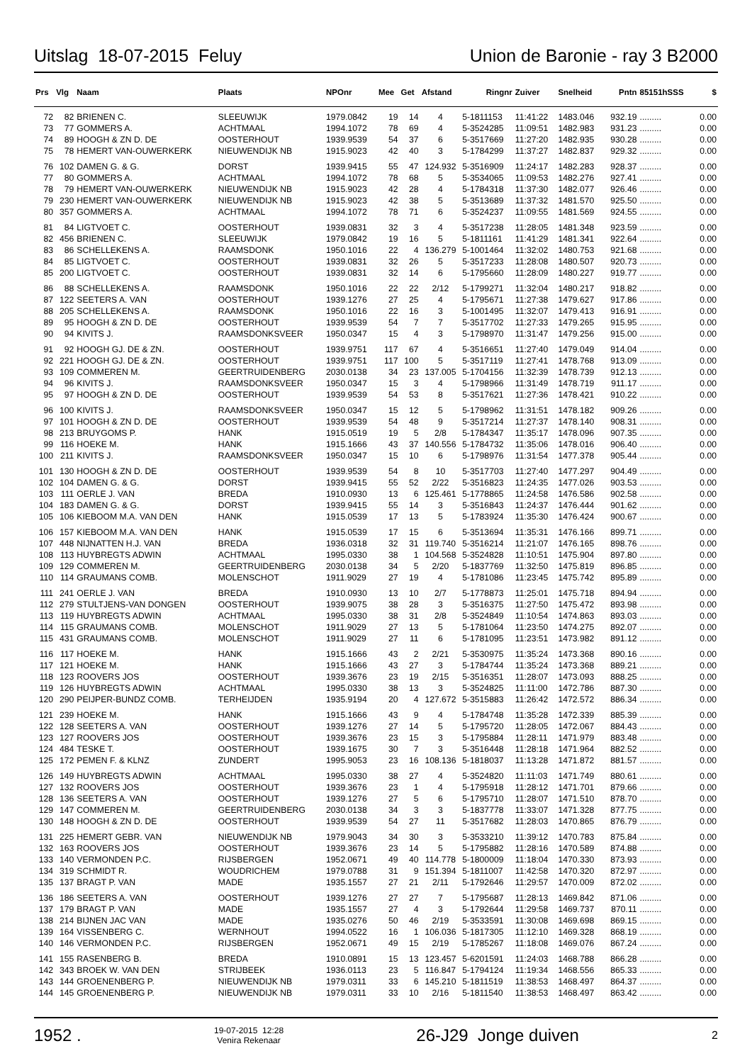Uitslag 18-07-2015 Feluy Union de Baronie - ray 3 B2000
| Prs | Vlg | Naam | Plaats | NPOnr | Mee | Get | Afstand | Ringnr | Zuiver | Snelheid | Pntn | 85151hSSS | $ |
| --- | --- | --- | --- | --- | --- | --- | --- | --- | --- | --- | --- | --- | --- |
| 72 | 82 | BRIENEN C. | SLEEUWIJK | 1979.0842 | 19 | 14 | 4 | 5-1811153 | 11:41:22 | 1483.046 | 932.19 | ......... | 0.00 |
| 73 | 77 | GOMMERS A. | ACHTMAAL | 1994.1072 | 78 | 69 | 4 | 5-3524285 | 11:09:51 | 1482.983 | 931.23 | ......... | 0.00 |
| 74 | 89 | HOOGH & ZN D. DE | OOSTERHOUT | 1939.9539 | 54 | 37 | 6 | 5-3517669 | 11:27:20 | 1482.935 | 930.28 | ......... | 0.00 |
| 75 | 78 | HEMERT VAN-OUWERKERK | NIEUWENDIJK NB | 1915.9023 | 42 | 40 | 3 | 5-1784299 | 11:37:27 | 1482.837 | 929.32 | ......... | 0.00 |
| 76 | 102 | DAMEN G. & G. | DORST | 1939.9415 | 55 | 47 | 124.932 | 5-3516909 | 11:24:17 | 1482.283 | 928.37 | ......... | 0.00 |
| 77 | 80 | GOMMERS A. | ACHTMAAL | 1994.1072 | 78 | 68 | 5 | 5-3534065 | 11:09:53 | 1482.276 | 927.41 | ......... | 0.00 |
| 78 | 79 | HEMERT VAN-OUWERKERK | NIEUWENDIJK NB | 1915.9023 | 42 | 28 | 4 | 5-1784318 | 11:37:30 | 1482.077 | 926.46 | ......... | 0.00 |
| 79 | 230 | HEMERT VAN-OUWERKERK | NIEUWENDIJK NB | 1915.9023 | 42 | 38 | 5 | 5-3513689 | 11:37:32 | 1481.570 | 925.50 | ......... | 0.00 |
| 80 | 357 | GOMMERS A. | ACHTMAAL | 1994.1072 | 78 | 71 | 6 | 5-3524237 | 11:09:55 | 1481.569 | 924.55 | ......... | 0.00 |
| 81 | 84 | LIGTVOET C. | OOSTERHOUT | 1939.0831 | 32 | 3 | 4 | 5-3517238 | 11:28:05 | 1481.348 | 923.59 | ......... | 0.00 |
| 82 | 456 | BRIENEN C. | SLEEUWIJK | 1979.0842 | 19 | 16 | 5 | 5-1811161 | 11:41:29 | 1481.341 | 922.64 | ......... | 0.00 |
| 83 | 86 | SCHELLEKENS A. | RAAMSDONK | 1950.1016 | 22 | 4 | 136.279 | 5-1001464 | 11:32:02 | 1480.753 | 921.68 | ......... | 0.00 |
| 84 | 85 | LIGTVOET C. | OOSTERHOUT | 1939.0831 | 32 | 26 | 5 | 5-3517233 | 11:28:08 | 1480.507 | 920.73 | ......... | 0.00 |
| 85 | 200 | LIGTVOET C. | OOSTERHOUT | 1939.0831 | 32 | 14 | 6 | 5-1795660 | 11:28:09 | 1480.227 | 919.77 | ......... | 0.00 |
| 86 | 88 | SCHELLEKENS A. | RAAMSDONK | 1950.1016 | 22 | 22 | 2/12 | 5-1799271 | 11:32:04 | 1480.217 | 918.82 | ......... | 0.00 |
| 87 | 122 | SEETERS A. VAN | OOSTERHOUT | 1939.1276 | 27 | 25 | 4 | 5-1795671 | 11:27:38 | 1479.627 | 917.86 | ......... | 0.00 |
| 88 | 205 | SCHELLEKENS A. | RAAMSDONK | 1950.1016 | 22 | 16 | 3 | 5-1001495 | 11:32:07 | 1479.413 | 916.91 | ......... | 0.00 |
| 89 | 95 | HOOGH & ZN D. DE | OOSTERHOUT | 1939.9539 | 54 | 7 | 7 | 5-3517702 | 11:27:33 | 1479.265 | 915.95 | ......... | 0.00 |
| 90 | 94 | KIVITS J. | RAAMSDONKSVEER | 1950.0347 | 15 | 4 | 3 | 5-1798970 | 11:31:47 | 1479.256 | 915.00 | ......... | 0.00 |
| 91 | 92 | HOOGH GJ. DE & ZN. | OOSTERHOUT | 1939.9751 | 117 | 67 | 4 | 5-3516651 | 11:27:40 | 1479.049 | 914.04 | ......... | 0.00 |
| 92 | 221 | HOOGH GJ. DE & ZN. | OOSTERHOUT | 1939.9751 | 117 | 100 | 5 | 5-3517119 | 11:27:41 | 1478.768 | 913.09 | ......... | 0.00 |
| 93 | 109 | COMMEREN M. | GEERTRUIDENBERG | 2030.0138 | 34 | 23 | 137.005 | 5-1704156 | 11:32:39 | 1478.739 | 912.13 | ......... | 0.00 |
| 94 | 96 | KIVITS J. | RAAMSDONKSVEER | 1950.0347 | 15 | 3 | 4 | 5-1798966 | 11:31:49 | 1478.719 | 911.17 | ......... | 0.00 |
| 95 | 97 | HOOGH & ZN D. DE | OOSTERHOUT | 1939.9539 | 54 | 53 | 8 | 5-3517621 | 11:27:36 | 1478.421 | 910.22 | ......... | 0.00 |
| 96 | 100 | KIVITS J. | RAAMSDONKSVEER | 1950.0347 | 15 | 12 | 5 | 5-1798962 | 11:31:51 | 1478.182 | 909.26 | ......... | 0.00 |
| 97 | 101 | HOOGH & ZN D. DE | OOSTERHOUT | 1939.9539 | 54 | 48 | 9 | 5-3517214 | 11:27:37 | 1478.140 | 908.31 | ......... | 0.00 |
| 98 | 213 | BRUYGOMS P. | HANK | 1915.0519 | 19 | 5 | 2/8 | 5-1784347 | 11:35:17 | 1478.096 | 907.35 | ......... | 0.00 |
| 99 | 116 | HOEKE M. | HANK | 1915.1666 | 43 | 37 | 140.556 | 5-1784732 | 11:35:06 | 1478.016 | 906.40 | ......... | 0.00 |
| 100 | 211 | KIVITS J. | RAAMSDONKSVEER | 1950.0347 | 15 | 10 | 6 | 5-1798976 | 11:31:54 | 1477.378 | 905.44 | ......... | 0.00 |
| 101 | 130 | HOOGH & ZN D. DE | OOSTERHOUT | 1939.9539 | 54 | 8 | 10 | 5-3517703 | 11:27:40 | 1477.297 | 904.49 | ......... | 0.00 |
| 102 | 104 | DAMEN G. & G. | DORST | 1939.9415 | 55 | 52 | 2/22 | 5-3516823 | 11:24:35 | 1477.026 | 903.53 | ......... | 0.00 |
| 103 | 111 | OERLE J. VAN | BREDA | 1910.0930 | 13 | 6 | 125.461 | 5-1778865 | 11:24:58 | 1476.586 | 902.58 | ......... | 0.00 |
| 104 | 183 | DAMEN G. & G. | DORST | 1939.9415 | 55 | 14 | 3 | 5-3516843 | 11:24:37 | 1476.444 | 901.62 | ......... | 0.00 |
| 105 | 106 | KIEBOOM M.A. VAN DEN | HANK | 1915.0539 | 17 | 13 | 5 | 5-1783924 | 11:35:30 | 1476.424 | 900.67 | ......... | 0.00 |
| 106 | 157 | KIEBOOM M.A. VAN DEN | HANK | 1915.0539 | 17 | 15 | 6 | 5-3513694 | 11:35:31 | 1476.166 | 899.71 | ......... | 0.00 |
| 107 | 448 | NIJNATTEN H.J. VAN | BREDA | 1936.0318 | 32 | 31 | 119.740 | 5-3516214 | 11:21:07 | 1476.165 | 898.76 | ......... | 0.00 |
| 108 | 113 | HUYBREGTS ADWIN | ACHTMAAL | 1995.0330 | 38 | 1 | 104.568 | 5-3524828 | 11:10:51 | 1475.904 | 897.80 | ......... | 0.00 |
| 109 | 129 | COMMEREN M. | GEERTRUIDENBERG | 2030.0138 | 34 | 5 | 2/20 | 5-1837769 | 11:32:50 | 1475.819 | 896.85 | ......... | 0.00 |
| 110 | 114 | GRAUMANS COMB. | MOLENSCHOT | 1911.9029 | 27 | 19 | 4 | 5-1781086 | 11:23:45 | 1475.742 | 895.89 | ......... | 0.00 |
| 111 | 241 | OERLE J. VAN | BREDA | 1910.0930 | 13 | 10 | 2/7 | 5-1778873 | 11:25:01 | 1475.718 | 894.94 | ......... | 0.00 |
| 112 | 279 | STULTJENS-VAN DONGEN | OOSTERHOUT | 1939.9075 | 38 | 28 | 3 | 5-3516375 | 11:27:50 | 1475.472 | 893.98 | ......... | 0.00 |
| 113 | 119 | HUYBREGTS ADWIN | ACHTMAAL | 1995.0330 | 38 | 31 | 2/8 | 5-3524849 | 11:10:54 | 1474.863 | 893.03 | ......... | 0.00 |
| 114 | 115 | GRAUMANS COMB. | MOLENSCHOT | 1911.9029 | 27 | 13 | 5 | 5-1781064 | 11:23:50 | 1474.275 | 892.07 | ......... | 0.00 |
| 115 | 431 | GRAUMANS COMB. | MOLENSCHOT | 1911.9029 | 27 | 11 | 6 | 5-1781095 | 11:23:51 | 1473.982 | 891.12 | ......... | 0.00 |
| 116 | 117 | HOEKE M. | HANK | 1915.1666 | 43 | 2 | 2/21 | 5-3530975 | 11:35:24 | 1473.368 | 890.16 | ......... | 0.00 |
| 117 | 121 | HOEKE M. | HANK | 1915.1666 | 43 | 27 | 3 | 5-1784744 | 11:35:24 | 1473.368 | 889.21 | ......... | 0.00 |
| 118 | 123 | ROOVERS JOS | OOSTERHOUT | 1939.3676 | 23 | 19 | 2/15 | 5-3516351 | 11:28:07 | 1473.093 | 888.25 | ......... | 0.00 |
| 119 | 126 | HUYBREGTS ADWIN | ACHTMAAL | 1995.0330 | 38 | 13 | 3 | 5-3524825 | 11:11:00 | 1472.786 | 887.30 | ......... | 0.00 |
| 120 | 290 | PEIJPER-BUNDZ COMB. | TERHEIJDEN | 1935.9194 | 20 | 4 | 127.672 | 5-3515883 | 11:26:42 | 1472.572 | 886.34 | ......... | 0.00 |
| 121 | 239 | HOEKE M. | HANK | 1915.1666 | 43 | 9 | 4 | 5-1784748 | 11:35:28 | 1472.339 | 885.39 | ......... | 0.00 |
| 122 | 128 | SEETERS A. VAN | OOSTERHOUT | 1939.1276 | 27 | 14 | 5 | 5-1795720 | 11:28:05 | 1472.067 | 884.43 | ......... | 0.00 |
| 123 | 127 | ROOVERS JOS | OOSTERHOUT | 1939.3676 | 23 | 15 | 3 | 5-1795884 | 11:28:11 | 1471.979 | 883.48 | ......... | 0.00 |
| 124 | 484 | TESKE T. | OOSTERHOUT | 1939.1675 | 30 | 7 | 3 | 5-3516448 | 11:28:18 | 1471.964 | 882.52 | ......... | 0.00 |
| 125 | 172 | PEMEN F. & KLNZ | ZUNDERT | 1995.9053 | 23 | 16 | 108.136 | 5-1818037 | 11:13:28 | 1471.872 | 881.57 | ......... | 0.00 |
| 126 | 149 | HUYBREGTS ADWIN | ACHTMAAL | 1995.0330 | 38 | 27 | 4 | 5-3524820 | 11:11:03 | 1471.749 | 880.61 | ......... | 0.00 |
| 127 | 132 | ROOVERS JOS | OOSTERHOUT | 1939.3676 | 23 | 1 | 4 | 5-1795918 | 11:28:12 | 1471.701 | 879.66 | ......... | 0.00 |
| 128 | 136 | SEETERS A. VAN | OOSTERHOUT | 1939.1276 | 27 | 5 | 6 | 5-1795710 | 11:28:07 | 1471.510 | 878.70 | ......... | 0.00 |
| 129 | 147 | COMMEREN M. | GEERTRUIDENBERG | 2030.0138 | 34 | 3 | 3 | 5-1837778 | 11:33:07 | 1471.328 | 877.75 | ......... | 0.00 |
| 130 | 148 | HOOGH & ZN D. DE | OOSTERHOUT | 1939.9539 | 54 | 27 | 11 | 5-3517682 | 11:28:03 | 1470.865 | 876.79 | ......... | 0.00 |
| 131 | 225 | HEMERT GEBR. VAN | NIEUWENDIJK NB | 1979.9043 | 34 | 30 | 3 | 5-3533210 | 11:39:12 | 1470.783 | 875.84 | ......... | 0.00 |
| 132 | 163 | ROOVERS JOS | OOSTERHOUT | 1939.3676 | 23 | 14 | 5 | 5-1795882 | 11:28:16 | 1470.589 | 874.88 | ......... | 0.00 |
| 133 | 140 | VERMONDEN P.C. | RIJSBERGEN | 1952.0671 | 49 | 40 | 114.778 | 5-1800009 | 11:18:04 | 1470.330 | 873.93 | ......... | 0.00 |
| 134 | 319 | SCHMIDT R. | WOUDRICHEM | 1979.0788 | 31 | 9 | 151.394 | 5-1811007 | 11:42:58 | 1470.320 | 872.97 | ......... | 0.00 |
| 135 | 137 | BRAGT P. VAN | MADE | 1935.1557 | 27 | 21 | 2/11 | 5-1792646 | 11:29:57 | 1470.009 | 872.02 | ......... | 0.00 |
| 136 | 186 | SEETERS A. VAN | OOSTERHOUT | 1939.1276 | 27 | 27 | 7 | 5-1795687 | 11:28:13 | 1469.842 | 871.06 | ......... | 0.00 |
| 137 | 179 | BRAGT P. VAN | MADE | 1935.1557 | 27 | 4 | 3 | 5-1792644 | 11:29:58 | 1469.737 | 870.11 | ......... | 0.00 |
| 138 | 214 | BIJNEN JAC VAN | MADE | 1935.0276 | 50 | 46 | 2/19 | 5-3533591 | 11:30:08 | 1469.698 | 869.15 | ......... | 0.00 |
| 139 | 164 | VISSENBERG C. | WERNHOUT | 1994.0522 | 16 | 1 | 106.036 | 5-1817305 | 11:12:10 | 1469.328 | 868.19 | ......... | 0.00 |
| 140 | 146 | VERMONDEN P.C. | RIJSBERGEN | 1952.0671 | 49 | 15 | 2/19 | 5-1785267 | 11:18:08 | 1469.076 | 867.24 | ......... | 0.00 |
| 141 | 155 | RASENBERG B. | BREDA | 1910.0891 | 15 | 13 | 123.457 | 5-6201591 | 11:24:03 | 1468.788 | 866.28 | ......... | 0.00 |
| 142 | 343 | BROEK W. VAN DEN | STRIJBEEK | 1936.0113 | 23 | 5 | 116.847 | 5-1794124 | 11:19:34 | 1468.556 | 865.33 | ......... | 0.00 |
| 143 | 144 | GROENENBERG P. | NIEUWENDIJK NB | 1979.0311 | 33 | 6 | 145.210 | 5-1811519 | 11:38:53 | 1468.497 | 864.37 | ......... | 0.00 |
| 144 | 145 | GROENENBERG P. | NIEUWENDIJK NB | 1979.0311 | 33 | 10 | 2/16 | 5-1811540 | 11:38:53 | 1468.497 | 863.42 | ......... | 0.00 |
1952 . 19-07-2015 12:28
Venira Rekenaar 26-J29 Jonge duiven 2